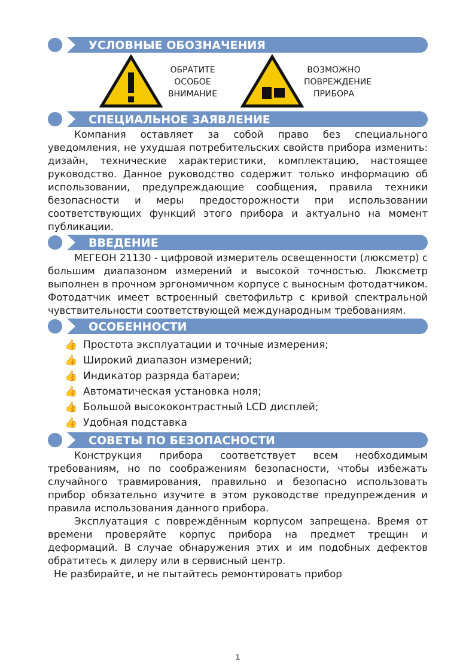УСЛОВНЫЕ ОБОЗНАЧЕНИЯ
ОБРАТИТЕ
ОСОБОЕ
ВНИМАНИЕ
ВОЗМОЖНО
ПОВРЕЖДЕНИЕ
ПРИБОРА
СПЕЦИАЛЬНОЕ ЗАЯВЛЕНИЕ
Компания оставляет за собой право без специального уведомления, не ухудшая потребительских свойств прибора изменить: дизайн, технические характеристики, комплектацию, настоящее руководство. Данное руководство содержит только информацию об использовании, предупреждающие сообщения, правила техники безопасности и меры предосторожности при использовании соответствующих функций этого прибора и актуально на момент публикации.
ВВЕДЕНИЕ
МЕГЕОН 21130 - цифровой измеритель освещенности (люксметр) с большим диапазоном измерений и высокой точностью. Люксметр выполнен в прочном эргономичном корпусе с выносным фотодатчиком. Фотодатчик имеет встроенный светофильтр с кривой спектральной чувствительности соответствующей международным требованиям.
ОСОБЕННОСТИ
👍 Простота эксплуатации и точные измерения;
👍 Широкий диапазон измерений;
👍 Индикатор разряда батареи;
👍 Автоматическая установка ноля;
👍 Большой высококонтрастный LCD дисплей;
👍 Удобная подставка
СОВЕТЫ ПО БЕЗОПАСНОСТИ
Конструкция прибора соответствует всем необходимым требованиям, но по соображениям безопасности, чтобы избежать случайного травмирования, правильно и безопасно использовать прибор обязательно изучите в этом руководстве предупреждения и правила использования данного прибора.
Эксплуатация с повреждённым корпусом запрещена. Время от времени проверяйте корпус прибора на предмет трещин и деформаций. В случае обнаружения этих и им подобных дефектов обратитесь к дилеру или в сервисный центр.
Не разбирайте, и не пытайтесь ремонтировать прибор
1